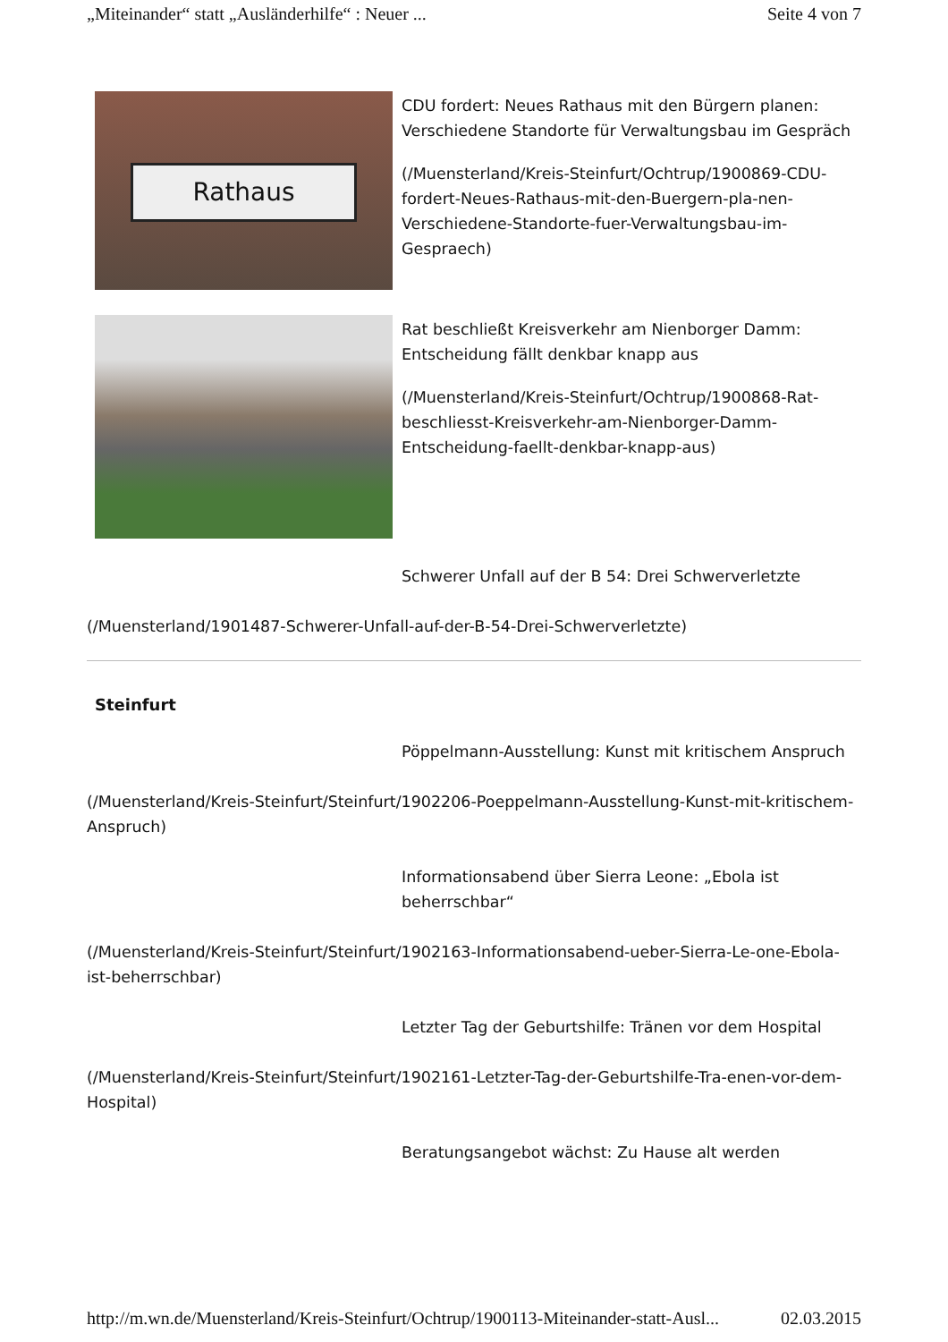„Miteinander“ statt „Ausländerhilfe“ : Neuer ... Seite 4 von 7
Rathaus
CDU fordert: Neues Rathaus mit den Bürgern planen: Verschiedene Standorte für Verwaltungsbau im Gespräch
(/Muensterland/Kreis-Steinfurt/Ochtrup/1900869-CDU-fordert-Neues-Rathaus-mit-den-Buergern-pla-nen-Verschiedene-Standorte-fuer-Verwaltungsbau-im-Gespraech)
Rat beschließt Kreisverkehr am Nienborger Damm: Entscheidung fällt denkbar knapp aus
(/Muensterland/Kreis-Steinfurt/Ochtrup/1900868-Rat-beschliesst-Kreisverkehr-am-Nienborger-Damm-Entscheidung-faellt-denkbar-knapp-aus)
Schwerer Unfall auf der B 54: Drei Schwerverletzte
(/Muensterland/1901487-Schwerer-Unfall-auf-der-B-54-Drei-Schwerverletzte)
Steinfurt
Pöppelmann-Ausstellung: Kunst mit kritischem Anspruch
(/Muensterland/Kreis-Steinfurt/Steinfurt/1902206-Poeppelmann-Ausstellung-Kunst-mit-kritischem-Anspruch)
Informationsabend über Sierra Leone: „Ebola ist beherrschbar“
(/Muensterland/Kreis-Steinfurt/Steinfurt/1902163-Informationsabend-ueber-Sierra-Le-one-Ebola-ist-beherrschbar)
Letzter Tag der Geburtshilfe: Tränen vor dem Hospital
(/Muensterland/Kreis-Steinfurt/Steinfurt/1902161-Letzter-Tag-der-Geburtshilfe-Tra-enen-vor-dem-Hospital)
Beratungsangebot wächst: Zu Hause alt werden
http://m.wn.de/Muensterland/Kreis-Steinfurt/Ochtrup/1900113-Miteinander-statt-Ausl... 02.03.2015